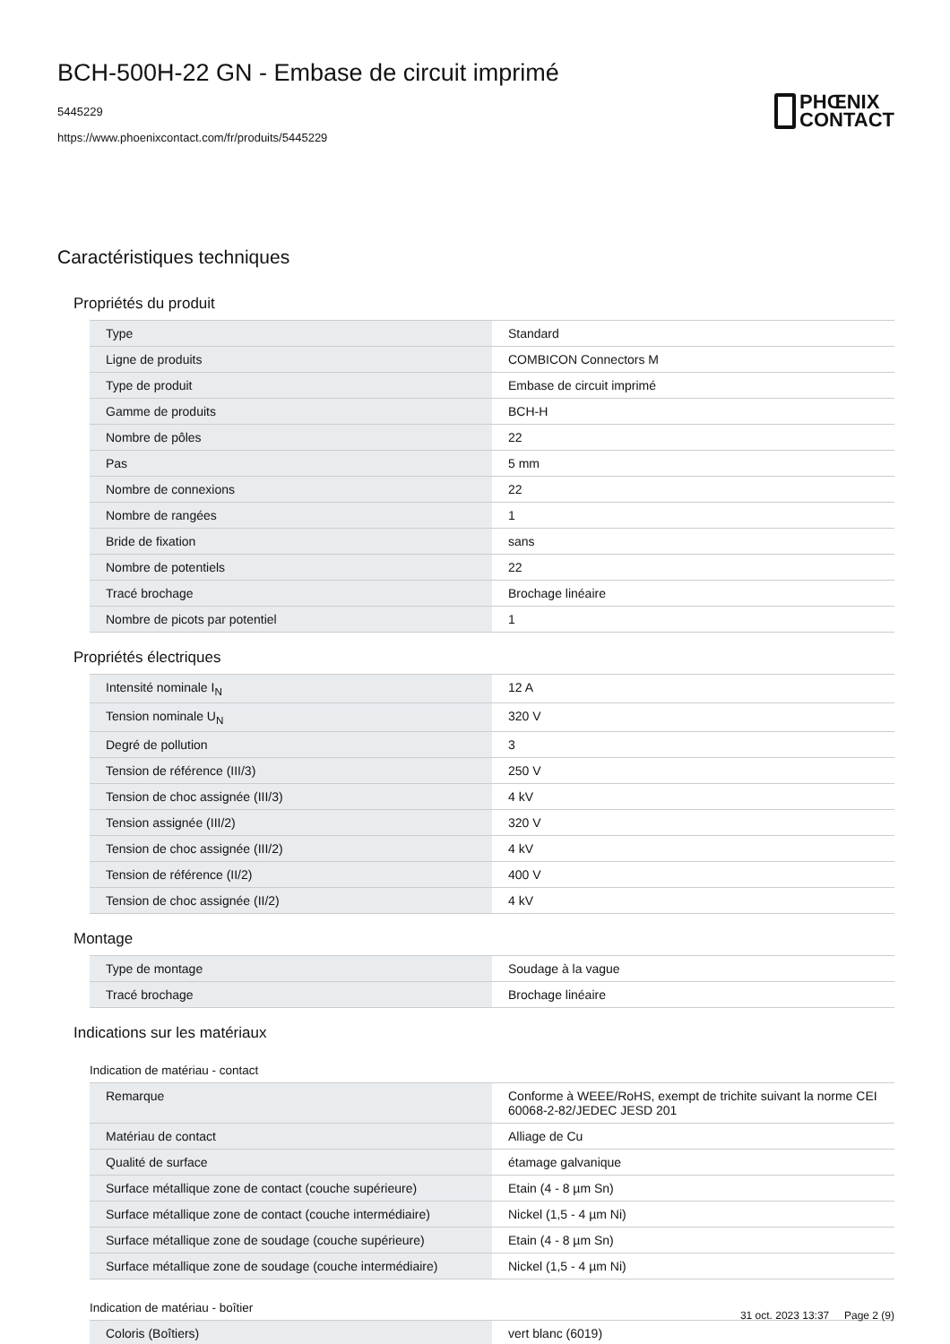BCH-500H-22 GN - Embase de circuit imprimé
5445229
https://www.phoenixcontact.com/fr/produits/5445229
PHŒNIX
CONTACT
Caractéristiques techniques
Propriétés du produit
| Type | Standard |
| Ligne de produits | COMBICON Connectors M |
| Type de produit | Embase de circuit imprimé |
| Gamme de produits | BCH-H |
| Nombre de pôles | 22 |
| Pas | 5 mm |
| Nombre de connexions | 22 |
| Nombre de rangées | 1 |
| Bride de fixation | sans |
| Nombre de potentiels | 22 |
| Tracé brochage | Brochage linéaire |
| Nombre de picots par potentiel | 1 |
Propriétés électriques
| Intensité nominale I<sub>N</sub> | 12 A |
| Tension nominale U<sub>N</sub> | 320 V |
| Degré de pollution | 3 |
| Tension de référence (III/3) | 250 V |
| Tension de choc assignée (III/3) | 4 kV |
| Tension assignée (III/2) | 320 V |
| Tension de choc assignée (III/2) | 4 kV |
| Tension de référence (II/2) | 400 V |
| Tension de choc assignée (II/2) | 4 kV |
Montage
| Type de montage | Soudage à la vague |
| Tracé brochage | Brochage linéaire |
Indications sur les matériaux
Indication de matériau - contact
| Remarque | Conforme à WEEE/RoHS, exempt de trichite suivant la norme CEI 60068-2-82/JEDEC JESD 201 |
| Matériau de contact | Alliage de Cu |
| Qualité de surface | étamage galvanique |
| Surface métallique zone de contact (couche supérieure) | Etain (4 - 8 µm Sn) |
| Surface métallique zone de contact (couche intermédiaire) | Nickel (1,5 - 4 µm Ni) |
| Surface métallique zone de soudage (couche supérieure) | Etain (4 - 8 µm Sn) |
| Surface métallique zone de soudage (couche intermédiaire) | Nickel (1,5 - 4 µm Ni) |
Indication de matériau - boîtier
| Coloris (Boîtiers) | vert blanc (6019) |
31 oct. 2023 13:37 Page 2 (9)